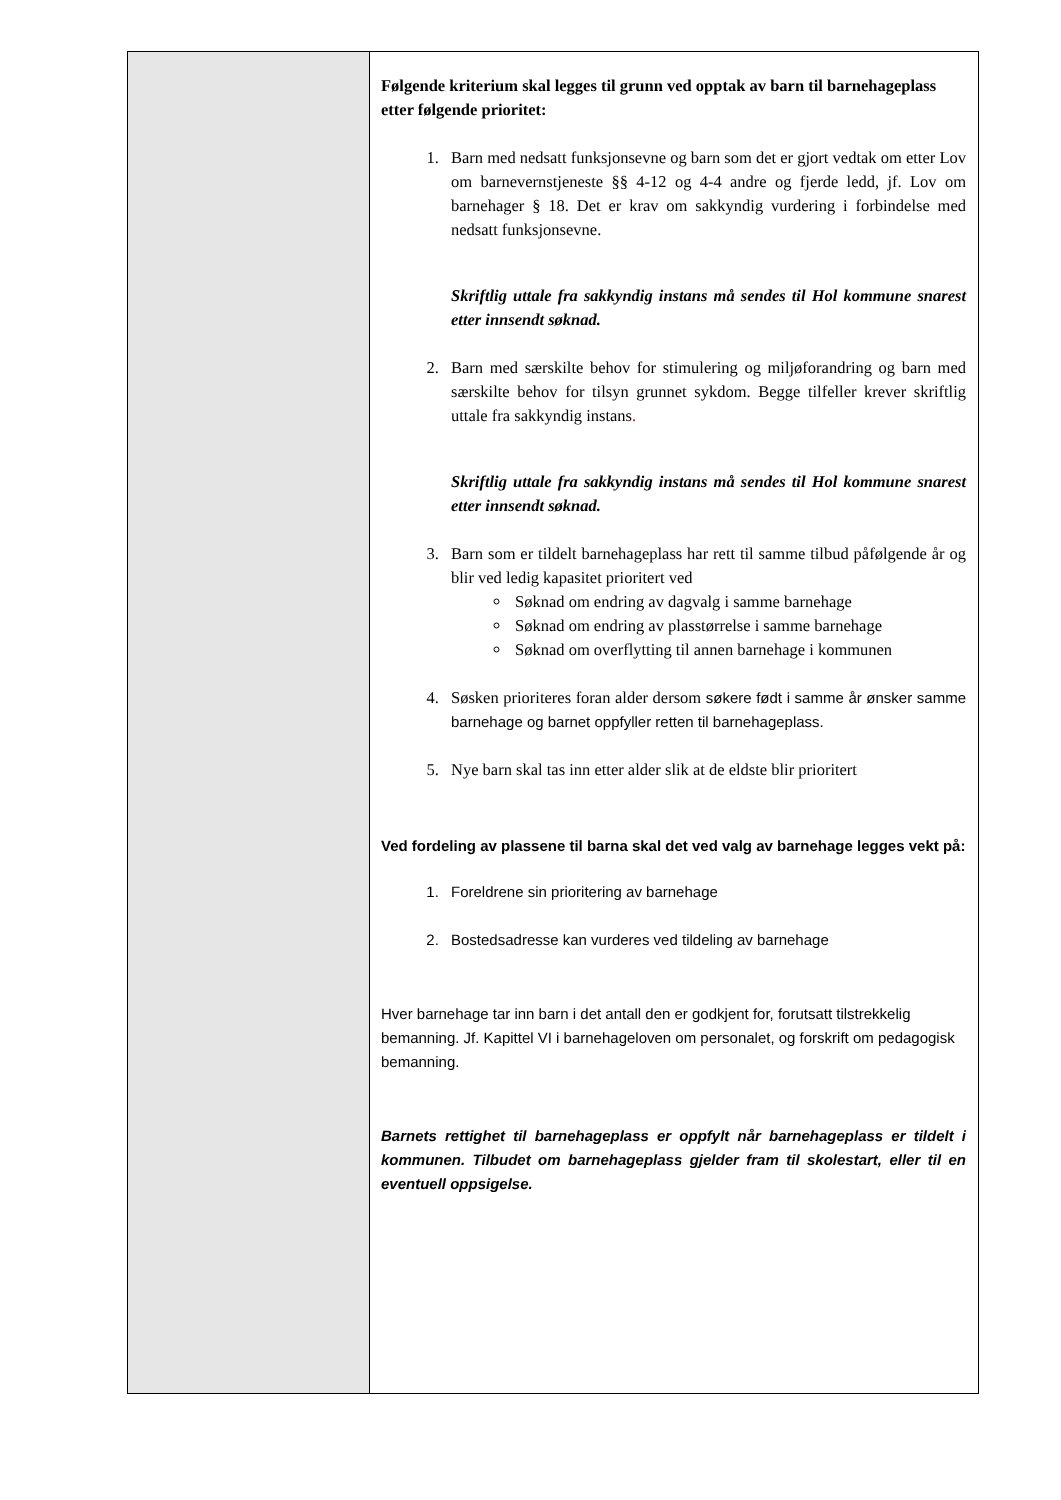| | Følgende kriterium skal legges til grunn ved opptak av barn til barnehageplass etter følgende prioritet: 1. Barn med nedsatt funksjonsevne og barn som det er gjort vedtak om etter Lov om barnevernstjeneste §§ 4-12 og 4-4 andre og fjerde ledd, jf. Lov om barnehager § 18. Det er krav om sakkyndig vurdering i forbindelse med nedsatt funksjonsevne. Skriftlig uttale fra sakkyndig instans må sendes til Hol kommune snarest etter innsendt søknad. 2. Barn med særskilte behov for stimulering og miljøforandring og barn med særskilte behov for tilsyn grunnet sykdom. Begge tilfeller krever skriftlig uttale fra sakkyndig instans . Skriftlig uttale fra sakkyndig instans må sendes til Hol kommune snarest etter innsendt søknad. 3. Barn som er tildelt barnehageplass har rett til samme tilbud påfølgende år og blir ved ledig kapasitet prioritert ved Søknad om endring av dagvalg i samme barnehage Søknad om endring av plasstørrelse i samme barnehage Søknad om overflytting til annen barnehage i kommunen 4. Søsken prioriteres foran alder dersom søkere født i samme år ønsker samme barnehage og barnet oppfyller retten til barnehageplass. 5. Nye barn skal tas inn etter alder slik at de eldste blir prioritert Ved fordeling av plassene til barna skal det ved valg av barnehage legges vekt på: 1. Foreldrene sin prioritering av barnehage 2. Bostedsadresse kan vurderes ved tildeling av barnehage Hver barnehage tar inn barn i det antall den er godkjent for, forutsatt tilstrekkelig bemanning. Jf. Kapittel VI i barnehageloven om personalet, og forskrift om pedagogisk bemanning. Barnets rettighet til barnehageplass er oppfylt når barnehageplass er tildelt i kommunen. Tilbudet om barnehageplass gjelder fram til skolestart, eller til en eventuell oppsigelse. |